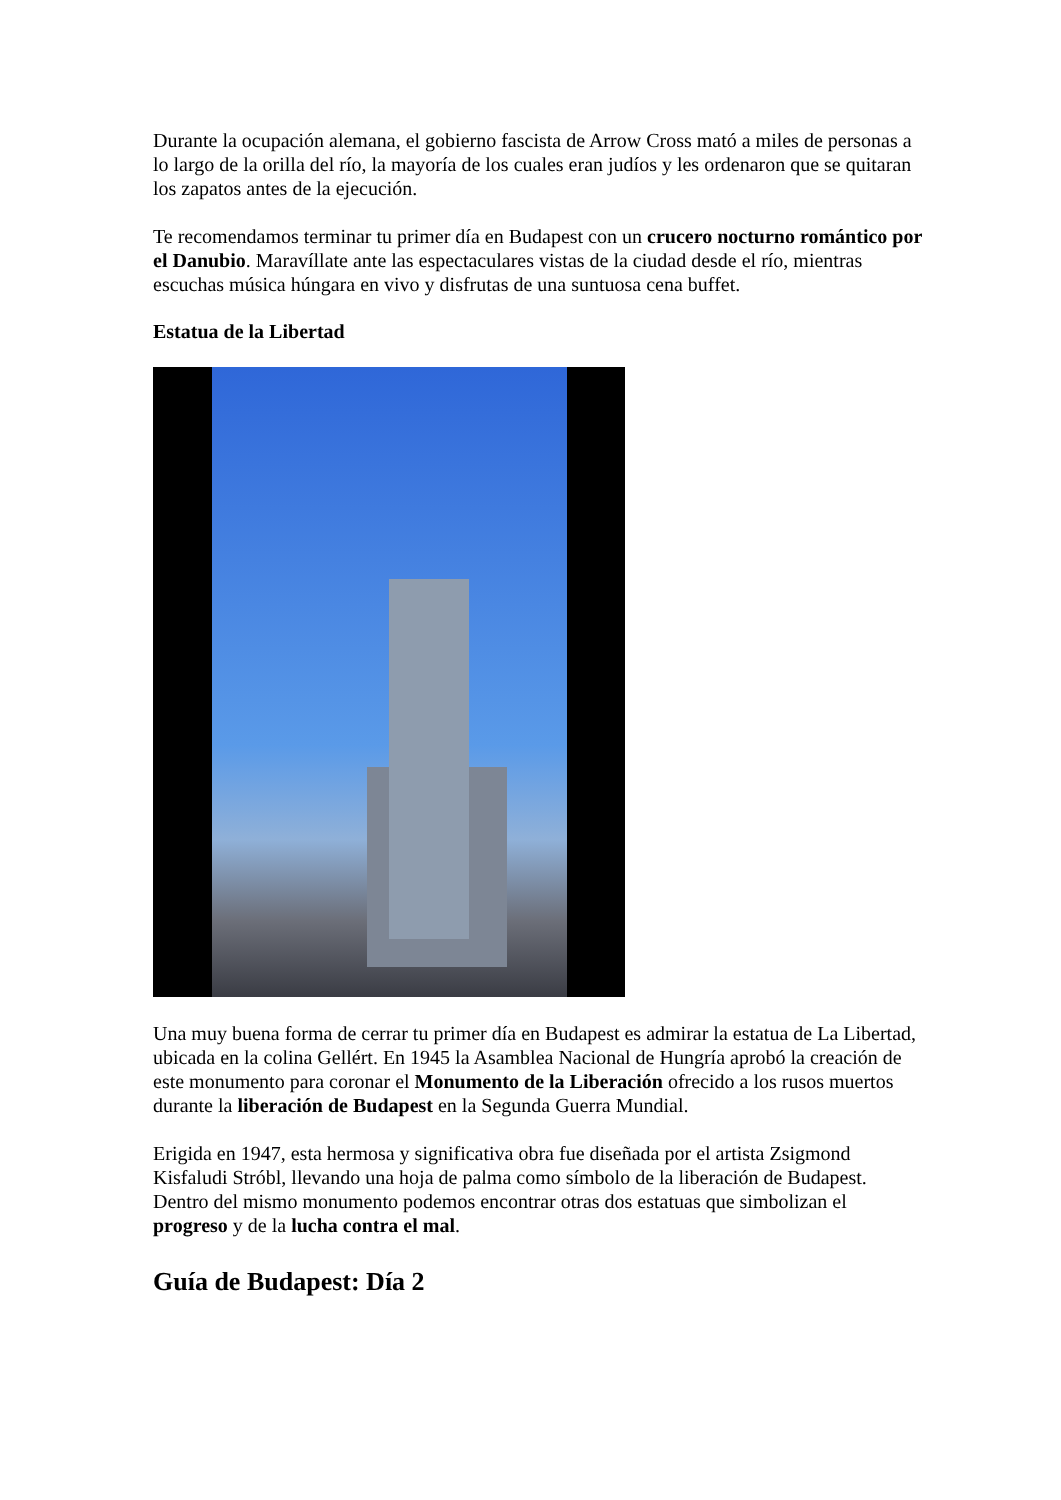Durante la ocupación alemana, el gobierno fascista de Arrow Cross mató a miles de personas a lo largo de la orilla del río, la mayoría de los cuales eran judíos y les ordenaron que se quitaran los zapatos antes de la ejecución.
Te recomendamos terminar tu primer día en Budapest con un crucero nocturno romántico por el Danubio. Maravíllate ante las espectaculares vistas de la ciudad desde el río, mientras escuchas música húngara en vivo y disfrutas de una suntuosa cena buffet.
Estatua de la Libertad
Una muy buena forma de cerrar tu primer día en Budapest es admirar la estatua de La Libertad, ubicada en la colina Gellért. En 1945 la Asamblea Nacional de Hungría aprobó la creación de este monumento para coronar el Monumento de la Liberación ofrecido a los rusos muertos durante la liberación de Budapest en la Segunda Guerra Mundial.
Erigida en 1947, esta hermosa y significativa obra fue diseñada por el artista Zsigmond Kisfaludi Stróbl, llevando una hoja de palma como símbolo de la liberación de Budapest. Dentro del mismo monumento podemos encontrar otras dos estatuas que simbolizan el progreso y de la lucha contra el mal.
Guía de Budapest: Día 2